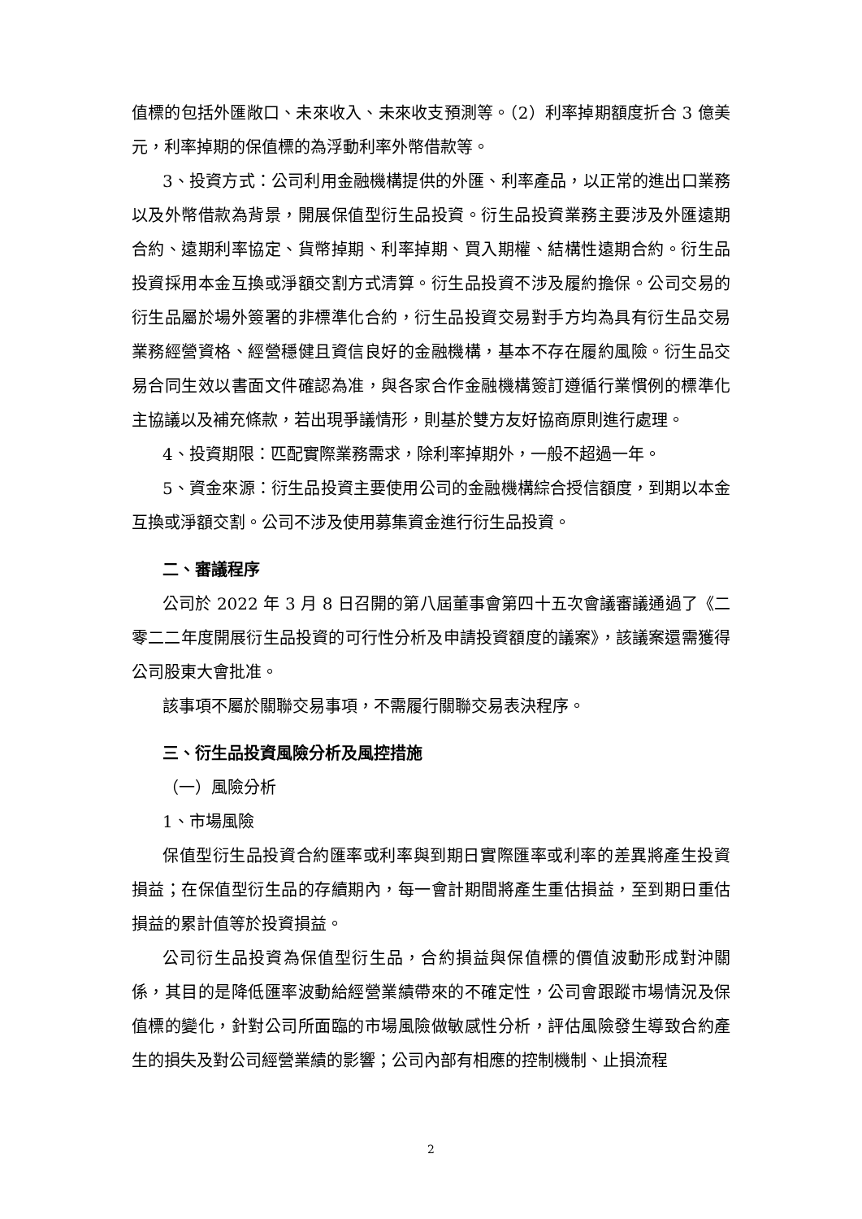值標的包括外匯敞口、未來收入、未來收支預測等。（2）利率掉期額度折合 3 億美元，利率掉期的保值標的為浮動利率外幣借款等。
3、投資方式：公司利用金融機構提供的外匯、利率產品，以正常的進出口業務以及外幣借款為背景，開展保值型衍生品投資。衍生品投資業務主要涉及外匯遠期合約、遠期利率協定、貨幣掉期、利率掉期、買入期權、結構性遠期合約。衍生品投資採用本金互換或淨額交割方式清算。衍生品投資不涉及履約擔保。公司交易的衍生品屬於場外簽署的非標準化合約，衍生品投資交易對手方均為具有衍生品交易業務經營資格、經營穩健且資信良好的金融機構，基本不存在履約風險。衍生品交易合同生效以書面文件確認為准，與各家合作金融機構簽訂遵循行業慣例的標準化主協議以及補充條款，若出現爭議情形，則基於雙方友好協商原則進行處理。
4、投資期限：匹配實際業務需求，除利率掉期外，一般不超過一年。
5、資金來源：衍生品投資主要使用公司的金融機構綜合授信額度，到期以本金互換或淨額交割。公司不涉及使用募集資金進行衍生品投資。
二、審議程序
公司於 2022 年 3 月 8 日召開的第八屆董事會第四十五次會議審議通過了《二零二二年度開展衍生品投資的可行性分析及申請投資額度的議案》，該議案還需獲得公司股東大會批准。
該事項不屬於關聯交易事項，不需履行關聯交易表決程序。
三、衍生品投資風險分析及風控措施
（一）風險分析
1、市場風險
保值型衍生品投資合約匯率或利率與到期日實際匯率或利率的差異將產生投資損益；在保值型衍生品的存續期內，每一會計期間將產生重估損益，至到期日重估損益的累計值等於投資損益。
公司衍生品投資為保值型衍生品，合約損益與保值標的價值波動形成對沖關係，其目的是降低匯率波動給經營業績帶來的不確定性，公司會跟蹤市場情況及保值標的變化，針對公司所面臨的市場風險做敏感性分析，評估風險發生導致合約產生的損失及對公司經營業績的影響；公司內部有相應的控制機制、止損流程
2